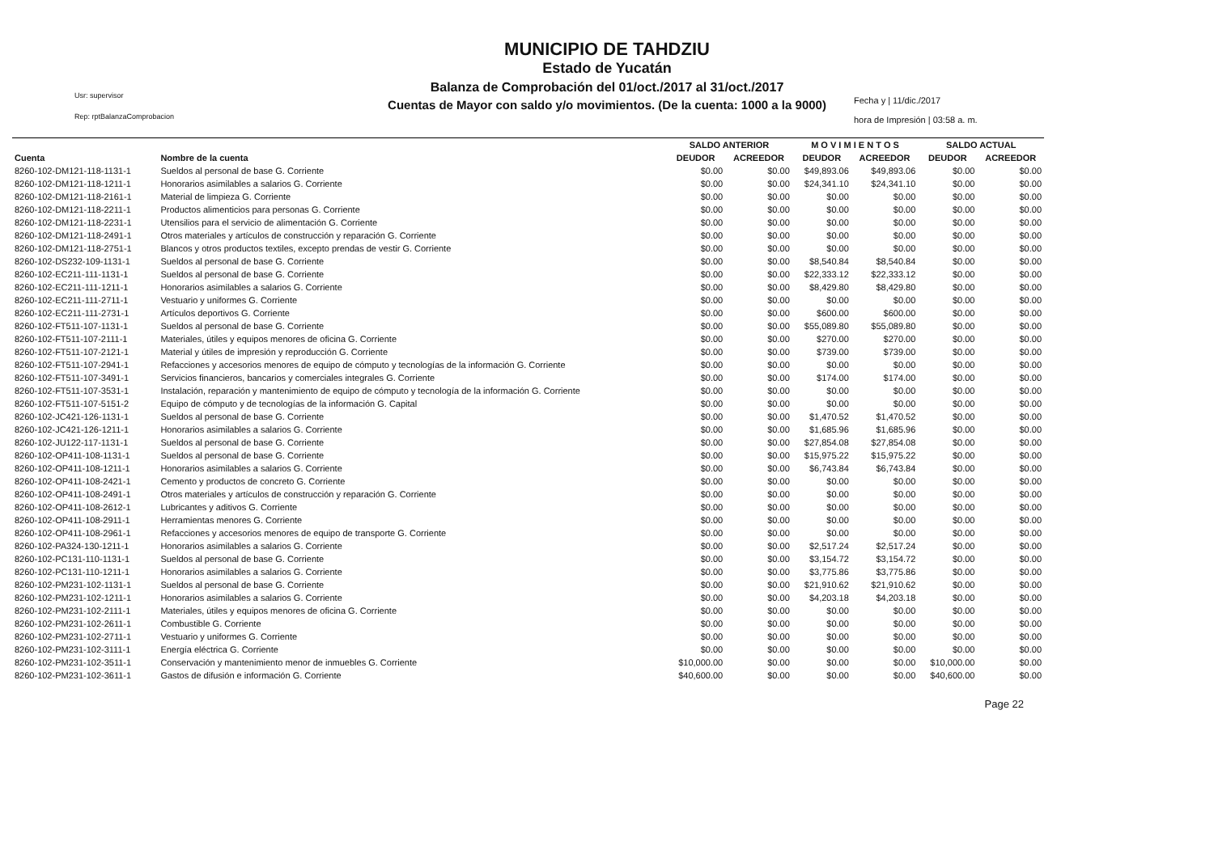MUNICIPIO DE TAHDZIU
Estado de Yucatán
Balanza de Comprobación del 01/oct./2017 al 31/oct./2017
Cuentas de Mayor con saldo y/o movimientos. (De la cuenta: 1000 a la 9000)
Usr: supervisor
Rep: rptBalanzaComprobacion
Fecha y | 11/dic./2017
hora de Impresión | 03:58 a. m.
| | | SALDO ANTERIOR | | M O V I M I E N T O S | | SALDO ACTUAL | |
| --- | --- | --- | --- | --- | --- | --- | --- |
| Cuenta | Nombre de la cuenta | DEUDOR | ACREEDOR | DEUDOR | ACREEDOR | DEUDOR | ACREEDOR |
| 8260-102-DM121-118-1131-1 | Sueldos al personal de base G. Corriente | $0.00 | $0.00 | $49,893.06 | $49,893.06 | $0.00 | $0.00 |
| 8260-102-DM121-118-1211-1 | Honorarios asimilables a salarios G. Corriente | $0.00 | $0.00 | $24,341.10 | $24,341.10 | $0.00 | $0.00 |
| 8260-102-DM121-118-2161-1 | Material de limpieza G. Corriente | $0.00 | $0.00 | $0.00 | $0.00 | $0.00 | $0.00 |
| 8260-102-DM121-118-2211-1 | Productos alimenticios para personas G. Corriente | $0.00 | $0.00 | $0.00 | $0.00 | $0.00 | $0.00 |
| 8260-102-DM121-118-2231-1 | Utensilios para el servicio de alimentación G. Corriente | $0.00 | $0.00 | $0.00 | $0.00 | $0.00 | $0.00 |
| 8260-102-DM121-118-2491-1 | Otros materiales y artículos de construcción y reparación G. Corriente | $0.00 | $0.00 | $0.00 | $0.00 | $0.00 | $0.00 |
| 8260-102-DM121-118-2751-1 | Blancos y otros productos textiles, excepto prendas de vestir G. Corriente | $0.00 | $0.00 | $0.00 | $0.00 | $0.00 | $0.00 |
| 8260-102-DS232-109-1131-1 | Sueldos al personal de base G. Corriente | $0.00 | $0.00 | $8,540.84 | $8,540.84 | $0.00 | $0.00 |
| 8260-102-EC211-111-1131-1 | Sueldos al personal de base G. Corriente | $0.00 | $0.00 | $22,333.12 | $22,333.12 | $0.00 | $0.00 |
| 8260-102-EC211-111-1211-1 | Honorarios asimilables a salarios G. Corriente | $0.00 | $0.00 | $8,429.80 | $8,429.80 | $0.00 | $0.00 |
| 8260-102-EC211-111-2711-1 | Vestuario y uniformes G. Corriente | $0.00 | $0.00 | $0.00 | $0.00 | $0.00 | $0.00 |
| 8260-102-EC211-111-2731-1 | Artículos deportivos G. Corriente | $0.00 | $0.00 | $600.00 | $600.00 | $0.00 | $0.00 |
| 8260-102-FT511-107-1131-1 | Sueldos al personal de base G. Corriente | $0.00 | $0.00 | $55,089.80 | $55,089.80 | $0.00 | $0.00 |
| 8260-102-FT511-107-2111-1 | Materiales, útiles y equipos menores de oficina G. Corriente | $0.00 | $0.00 | $270.00 | $270.00 | $0.00 | $0.00 |
| 8260-102-FT511-107-2121-1 | Material y útiles de impresión y reproducción G. Corriente | $0.00 | $0.00 | $739.00 | $739.00 | $0.00 | $0.00 |
| 8260-102-FT511-107-2941-1 | Refacciones y accesorios menores de equipo de cómputo y tecnologías de la información G. Corriente | $0.00 | $0.00 | $0.00 | $0.00 | $0.00 | $0.00 |
| 8260-102-FT511-107-3491-1 | Servicios financieros, bancarios y comerciales integrales G. Corriente | $0.00 | $0.00 | $174.00 | $174.00 | $0.00 | $0.00 |
| 8260-102-FT511-107-3531-1 | Instalación, reparación y mantenimiento de equipo de cómputo y tecnología de la información G. Corriente | $0.00 | $0.00 | $0.00 | $0.00 | $0.00 | $0.00 |
| 8260-102-FT511-107-5151-2 | Equipo de cómputo y de tecnologías de la información G. Capital | $0.00 | $0.00 | $0.00 | $0.00 | $0.00 | $0.00 |
| 8260-102-JC421-126-1131-1 | Sueldos al personal de base G. Corriente | $0.00 | $0.00 | $1,470.52 | $1,470.52 | $0.00 | $0.00 |
| 8260-102-JC421-126-1211-1 | Honorarios asimilables a salarios G. Corriente | $0.00 | $0.00 | $1,685.96 | $1,685.96 | $0.00 | $0.00 |
| 8260-102-JU122-117-1131-1 | Sueldos al personal de base G. Corriente | $0.00 | $0.00 | $27,854.08 | $27,854.08 | $0.00 | $0.00 |
| 8260-102-OP411-108-1131-1 | Sueldos al personal de base G. Corriente | $0.00 | $0.00 | $15,975.22 | $15,975.22 | $0.00 | $0.00 |
| 8260-102-OP411-108-1211-1 | Honorarios asimilables a salarios G. Corriente | $0.00 | $0.00 | $6,743.84 | $6,743.84 | $0.00 | $0.00 |
| 8260-102-OP411-108-2421-1 | Cemento y productos de concreto G. Corriente | $0.00 | $0.00 | $0.00 | $0.00 | $0.00 | $0.00 |
| 8260-102-OP411-108-2491-1 | Otros materiales y artículos de construcción y reparación G. Corriente | $0.00 | $0.00 | $0.00 | $0.00 | $0.00 | $0.00 |
| 8260-102-OP411-108-2612-1 | Lubricantes y aditivos G. Corriente | $0.00 | $0.00 | $0.00 | $0.00 | $0.00 | $0.00 |
| 8260-102-OP411-108-2911-1 | Herramientas menores G. Corriente | $0.00 | $0.00 | $0.00 | $0.00 | $0.00 | $0.00 |
| 8260-102-OP411-108-2961-1 | Refacciones y accesorios menores de equipo de transporte G. Corriente | $0.00 | $0.00 | $0.00 | $0.00 | $0.00 | $0.00 |
| 8260-102-PA324-130-1211-1 | Honorarios asimilables a salarios G. Corriente | $0.00 | $0.00 | $2,517.24 | $2,517.24 | $0.00 | $0.00 |
| 8260-102-PC131-110-1131-1 | Sueldos al personal de base G. Corriente | $0.00 | $0.00 | $3,154.72 | $3,154.72 | $0.00 | $0.00 |
| 8260-102-PC131-110-1211-1 | Honorarios asimilables a salarios G. Corriente | $0.00 | $0.00 | $3,775.86 | $3,775.86 | $0.00 | $0.00 |
| 8260-102-PM231-102-1131-1 | Sueldos al personal de base G. Corriente | $0.00 | $0.00 | $21,910.62 | $21,910.62 | $0.00 | $0.00 |
| 8260-102-PM231-102-1211-1 | Honorarios asimilables a salarios G. Corriente | $0.00 | $0.00 | $4,203.18 | $4,203.18 | $0.00 | $0.00 |
| 8260-102-PM231-102-2111-1 | Materiales, útiles y equipos menores de oficina G. Corriente | $0.00 | $0.00 | $0.00 | $0.00 | $0.00 | $0.00 |
| 8260-102-PM231-102-2611-1 | Combustible G. Corriente | $0.00 | $0.00 | $0.00 | $0.00 | $0.00 | $0.00 |
| 8260-102-PM231-102-2711-1 | Vestuario y uniformes G. Corriente | $0.00 | $0.00 | $0.00 | $0.00 | $0.00 | $0.00 |
| 8260-102-PM231-102-3111-1 | Energía eléctrica G. Corriente | $0.00 | $0.00 | $0.00 | $0.00 | $0.00 | $0.00 |
| 8260-102-PM231-102-3511-1 | Conservación y mantenimiento menor de inmuebles G. Corriente | $10,000.00 | $0.00 | $0.00 | $0.00 | $10,000.00 | $0.00 |
| 8260-102-PM231-102-3611-1 | Gastos de difusión e información G. Corriente | $40,600.00 | $0.00 | $0.00 | $0.00 | $40,600.00 | $0.00 |
Page 22